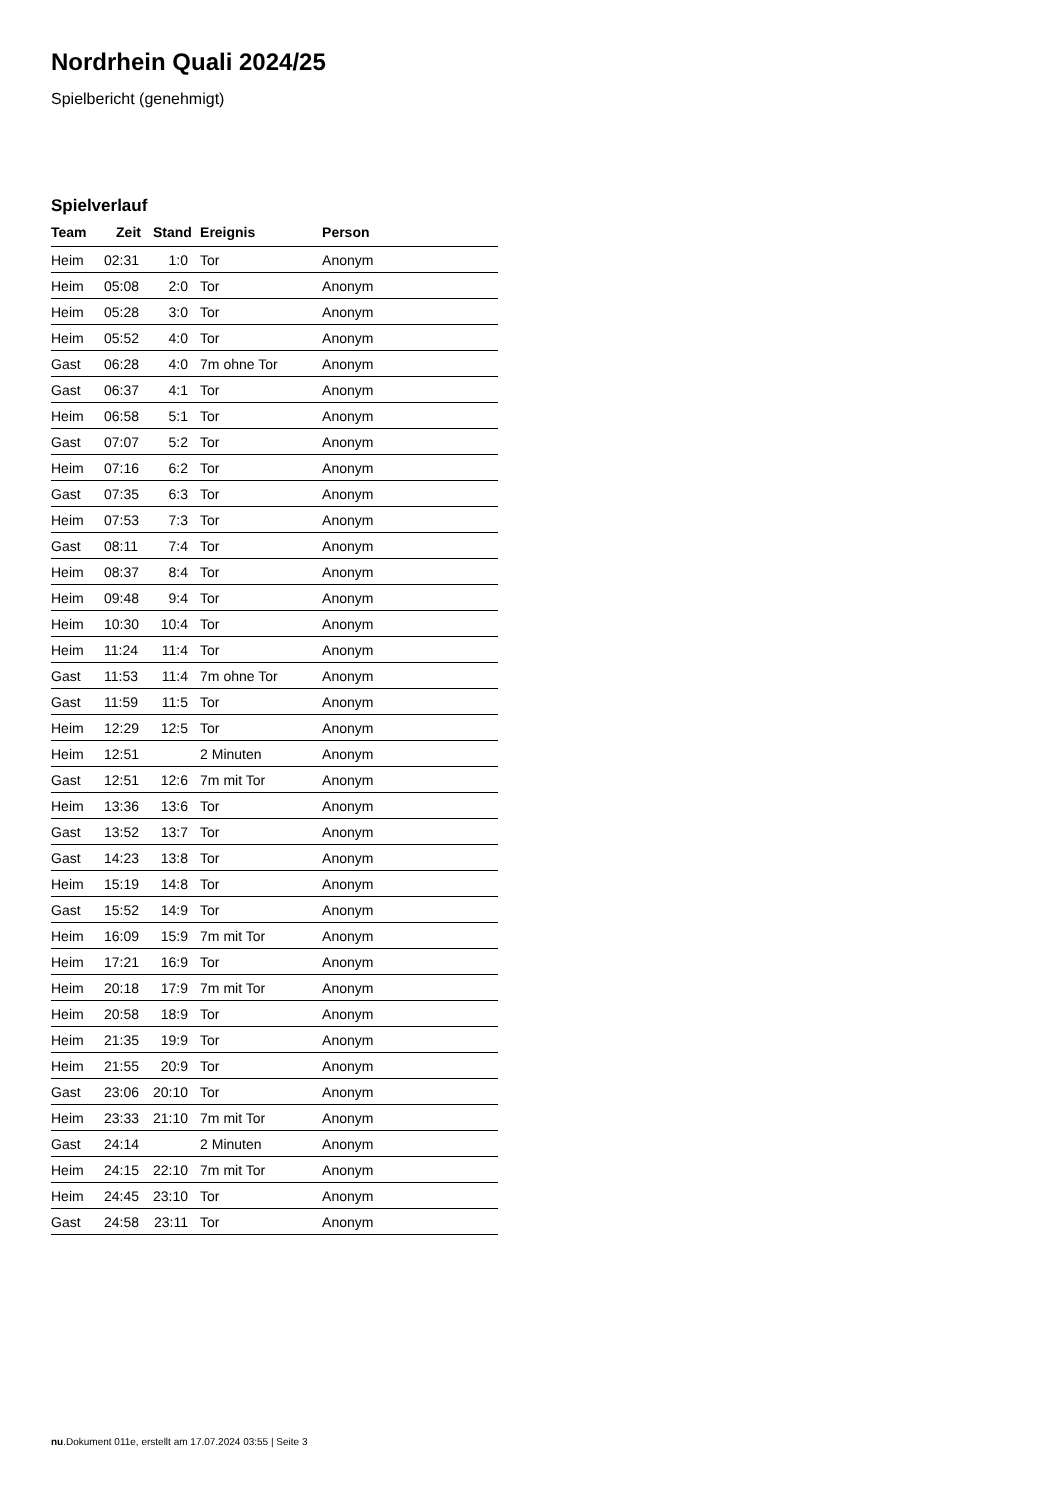Nordrhein Quali 2024/25
Spielbericht (genehmigt)
Spielverlauf
| Team | Zeit | Stand | Ereignis | Person |
| --- | --- | --- | --- | --- |
| Heim | 02:31 | 1:0 | Tor | Anonym |
| Heim | 05:08 | 2:0 | Tor | Anonym |
| Heim | 05:28 | 3:0 | Tor | Anonym |
| Heim | 05:52 | 4:0 | Tor | Anonym |
| Gast | 06:28 | 4:0 | 7m ohne Tor | Anonym |
| Gast | 06:37 | 4:1 | Tor | Anonym |
| Heim | 06:58 | 5:1 | Tor | Anonym |
| Gast | 07:07 | 5:2 | Tor | Anonym |
| Heim | 07:16 | 6:2 | Tor | Anonym |
| Gast | 07:35 | 6:3 | Tor | Anonym |
| Heim | 07:53 | 7:3 | Tor | Anonym |
| Gast | 08:11 | 7:4 | Tor | Anonym |
| Heim | 08:37 | 8:4 | Tor | Anonym |
| Heim | 09:48 | 9:4 | Tor | Anonym |
| Heim | 10:30 | 10:4 | Tor | Anonym |
| Heim | 11:24 | 11:4 | Tor | Anonym |
| Gast | 11:53 | 11:4 | 7m ohne Tor | Anonym |
| Gast | 11:59 | 11:5 | Tor | Anonym |
| Heim | 12:29 | 12:5 | Tor | Anonym |
| Heim | 12:51 | | 2 Minuten | Anonym |
| Gast | 12:51 | 12:6 | 7m mit Tor | Anonym |
| Heim | 13:36 | 13:6 | Tor | Anonym |
| Gast | 13:52 | 13:7 | Tor | Anonym |
| Gast | 14:23 | 13:8 | Tor | Anonym |
| Heim | 15:19 | 14:8 | Tor | Anonym |
| Gast | 15:52 | 14:9 | Tor | Anonym |
| Heim | 16:09 | 15:9 | 7m mit Tor | Anonym |
| Heim | 17:21 | 16:9 | Tor | Anonym |
| Heim | 20:18 | 17:9 | 7m mit Tor | Anonym |
| Heim | 20:58 | 18:9 | Tor | Anonym |
| Heim | 21:35 | 19:9 | Tor | Anonym |
| Heim | 21:55 | 20:9 | Tor | Anonym |
| Gast | 23:06 | 20:10 | Tor | Anonym |
| Heim | 23:33 | 21:10 | 7m mit Tor | Anonym |
| Gast | 24:14 | | 2 Minuten | Anonym |
| Heim | 24:15 | 22:10 | 7m mit Tor | Anonym |
| Heim | 24:45 | 23:10 | Tor | Anonym |
| Gast | 24:58 | 23:11 | Tor | Anonym |
nu.Dokument 011e, erstellt am 17.07.2024 03:55 | Seite 3